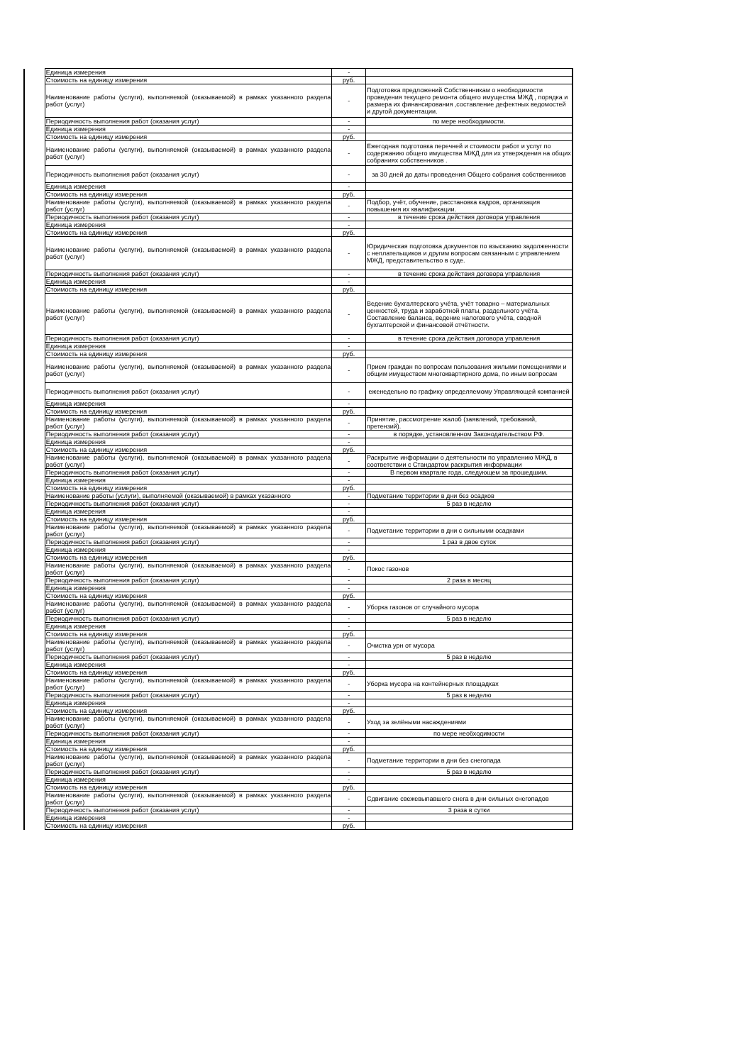| | Единица измерения | - | |
| | Стоимость на единицу измерения | руб. | |
| | Наименование работы (услуги), выполняемой (оказываемой) в рамках указанного раздела работ (услуг) | - | Подготовка предложений Собственникам о необходимости проведения текущего ремонта общего имущества МЖД , порядка и размера их финансирования ,составление дефектных ведомостей и другой документации. |
| | Периодичность выполнения работ (оказания услуг) | - | по мере необходимости. |
| | Единица измерения | - | |
| | Стоимость на единицу измерения | руб. | |
| | Наименование работы (услуги), выполняемой (оказываемой) в рамках указанного раздела работ (услуг) | - | Ежегодная подготовка перечней и стоимости работ и услуг по содержанию общего имущества МЖД для их утверждения на общих собраниях собственников . |
| | Периодичность выполнения работ (оказания услуг) | - | за 30 дней до даты проведения Общего собрания собственников |
| | Единица измерения | - | |
| | Стоимость на единицу измерения | руб. | |
| | Наименование работы (услуги), выполняемой (оказываемой) в рамках указанного раздела работ (услуг) | - | Подбор, учёт, обучение, расстановка кадров, организация повышения их квалификации. |
| | Периодичность выполнения работ (оказания услуг) | - | в течение срока действия договора управления |
| | Единица измерения | - | |
| | Стоимость на единицу измерения | руб. | |
| | Наименование работы (услуги), выполняемой (оказываемой) в рамках указанного раздела работ (услуг) | - | Юридическая подготовка документов по взысканию задолженности с неплательщиков и другим вопросам связанным с управлением МЖД, представительство в суде. |
| | Периодичность выполнения работ (оказания услуг) | - | в течение срока действия договора управления |
| | Единица измерения | - | |
| | Стоимость на единицу измерения | руб. | |
| | Наименование работы (услуги), выполняемой (оказываемой) в рамках указанного раздела работ (услуг) | - | Ведение бухгалтерского учёта, учёт товарно – материальных ценностей, труда и заработной платы, раздельного учёта. Составление баланса, ведение налогового учёта, сводной бухгалтерской и финансовой отчётности. |
| | Периодичность выполнения работ (оказания услуг) | - | в течение срока действия договора управления |
| | Единица измерения | - | |
| | Стоимость на единицу измерения | руб. | |
| | Наименование работы (услуги), выполняемой (оказываемой) в рамках указанного раздела работ (услуг) | - | Прием граждан по вопросам пользования жилыми помещениями и общим имуществом многоквартирного дома, по иным вопросам |
| | Периодичность выполнения работ (оказания услуг) | - | еженедельно по графику определяемому Управляющей компанией |
| | Единица измерения | - | |
| | Стоимость на единицу измерения | руб. | |
| | Наименование работы (услуги), выполняемой (оказываемой) в рамках указанного раздела работ (услуг) | - | Принятие, рассмотрение жалоб (заявлений, требований, претензий). |
| | Периодичность выполнения работ (оказания услуг) | - | в порядке, установленном Законодательством РФ. |
| | Единица измерения | - | |
| | Стоимость на единицу измерения | руб. | |
| | Наименование работы (услуги), выполняемой (оказываемой) в рамках указанного раздела работ (услуг) | - | Раскрытие информации о деятельности по управлению МЖД, в соответствии с Стандартом раскрытия информации |
| | Периодичность выполнения работ (оказания услуг) | - | В первом квартале года, следующем за прошедшим. |
| | Единица измерения | - | |
| | Стоимость на единицу измерения | руб. | |
| | Наименование работы (услуги), выполняемой (оказываемой) в рамках указанного | - | Подметание территории в дни без осадков |
| | Периодичность выполнения работ (оказания услуг) | - | 5 раз в неделю |
| | Единица измерения | - | |
| | Стоимость на единицу измерения | руб. | |
| | Наименование работы (услуги), выполняемой (оказываемой) в рамках указанного раздела работ (услуг) | - | Подметание территории в дни с сильными осадками |
| | Периодичность выполнения работ (оказания услуг) | - | 1 раз в двое суток |
| | Единица измерения | - | |
| | Стоимость на единицу измерения | руб. | |
| | Наименование работы (услуги), выполняемой (оказываемой) в рамках указанного раздела работ (услуг) | - | Покос газонов |
| | Периодичность выполнения работ (оказания услуг) | - | 2 раза в месяц |
| | Единица измерения | - | |
| | Стоимость на единицу измерения | руб. | |
| | Наименование работы (услуги), выполняемой (оказываемой) в рамках указанного раздела работ (услуг) | - | Уборка газонов от случайного мусора |
| | Периодичность выполнения работ (оказания услуг) | - | 5 раз в неделю |
| | Единица измерения | - | |
| | Стоимость на единицу измерения | руб. | |
| | Наименование работы (услуги), выполняемой (оказываемой) в рамках указанного раздела работ (услуг) | - | Очистка урн от мусора |
| | Периодичность выполнения работ (оказания услуг) | - | 5 раз в неделю |
| | Единица измерения | - | |
| | Стоимость на единицу измерения | руб. | |
| | Наименование работы (услуги), выполняемой (оказываемой) в рамках указанного раздела работ (услуг) | - | Уборка мусора на контейнерных площадках |
| | Периодичность выполнения работ (оказания услуг) | - | 5 раз в неделю |
| | Единица измерения | - | |
| | Стоимость на единицу измерения | руб. | |
| | Наименование работы (услуги), выполняемой (оказываемой) в рамках указанного раздела работ (услуг) | - | Уход за зелёными насаждениями |
| | Периодичность выполнения работ (оказания услуг) | - | по мере необходимости |
| | Единица измерения | - | |
| | Стоимость на единицу измерения | руб. | |
| | Наименование работы (услуги), выполняемой (оказываемой) в рамках указанного раздела работ (услуг) | - | Подметание территории в дни без снегопада |
| | Периодичность выполнения работ (оказания услуг) | - | 5 раз в неделю |
| | Единица измерения | - | |
| | Стоимость на единицу измерения | руб. | |
| | Наименование работы (услуги), выполняемой (оказываемой) в рамках указанного раздела работ (услуг) | - | Сдвигание свежевыпавшего снега в дни сильных снегопадов |
| | Периодичность выполнения работ (оказания услуг) | - | 3 раза в сутки |
| | Единица измерения | - | |
| | Стоимость на единицу измерения | руб. | |